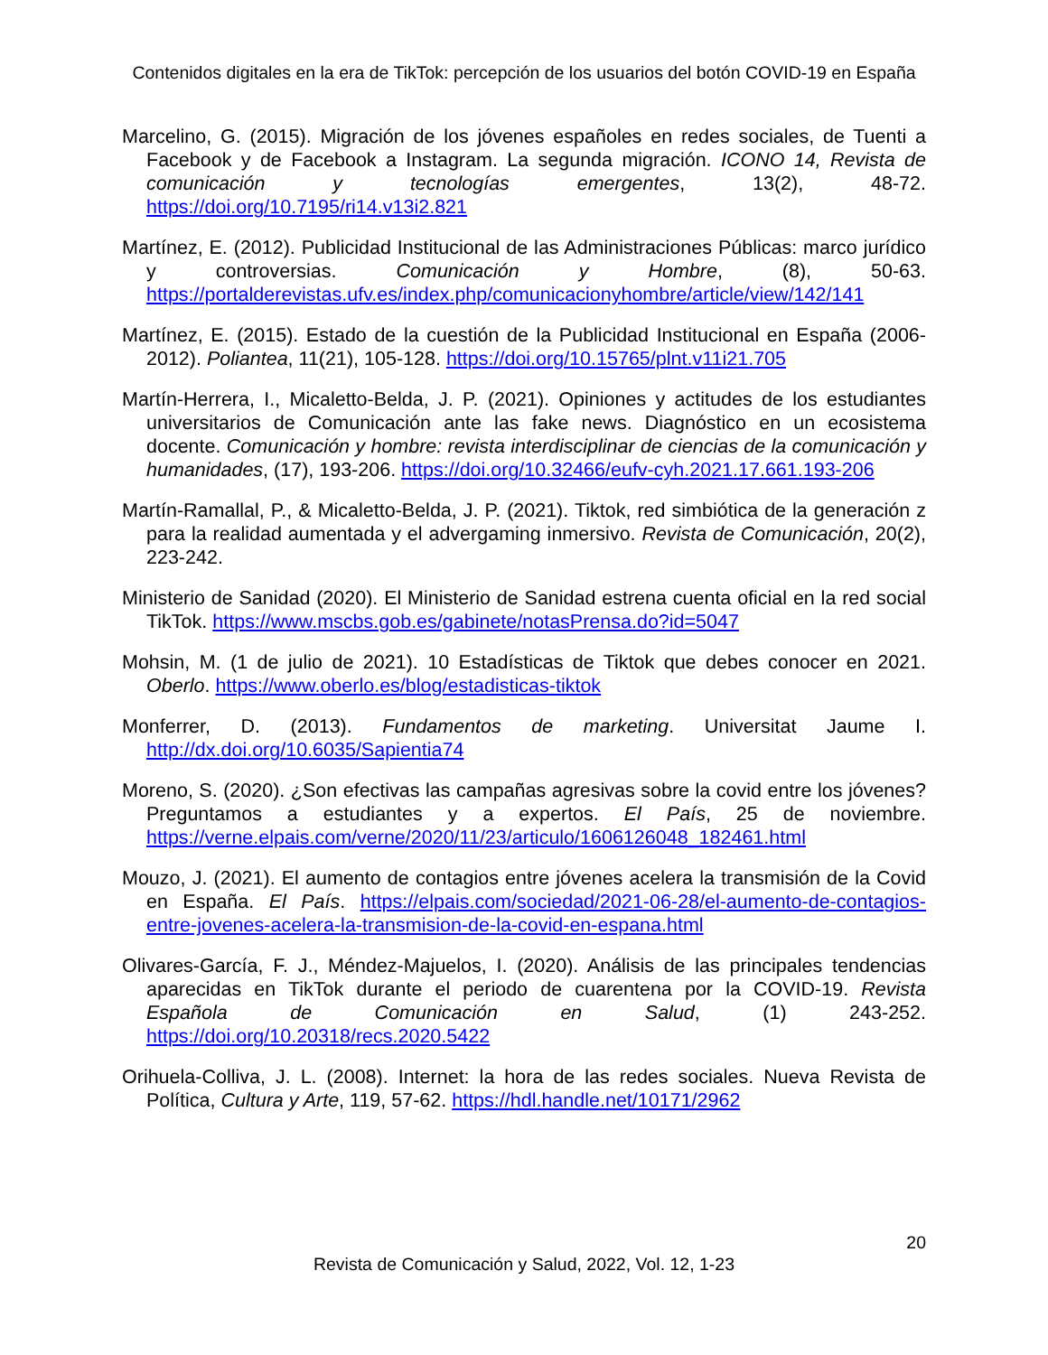Contenidos digitales en la era de TikTok: percepción de los usuarios del botón COVID-19 en España
Marcelino, G. (2015). Migración de los jóvenes españoles en redes sociales, de Tuenti a Facebook y de Facebook a Instagram. La segunda migración. ICONO 14, Revista de comunicación y tecnologías emergentes, 13(2), 48-72. https://doi.org/10.7195/ri14.v13i2.821
Martínez, E. (2012). Publicidad Institucional de las Administraciones Públicas: marco jurídico y controversias. Comunicación y Hombre, (8), 50-63. https://portalderevistas.ufv.es/index.php/comunicacionyhombre/article/view/142/141
Martínez, E. (2015). Estado de la cuestión de la Publicidad Institucional en España (2006-2012). Poliantea, 11(21), 105-128. https://doi.org/10.15765/plnt.v11i21.705
Martín-Herrera, I., Micaletto-Belda, J. P. (2021). Opiniones y actitudes de los estudiantes universitarios de Comunicación ante las fake news. Diagnóstico en un ecosistema docente. Comunicación y hombre: revista interdisciplinar de ciencias de la comunicación y humanidades, (17), 193-206. https://doi.org/10.32466/eufv-cyh.2021.17.661.193-206
Martín-Ramallal, P., & Micaletto-Belda, J. P. (2021). Tiktok, red simbiótica de la generación z para la realidad aumentada y el advergaming inmersivo. Revista de Comunicación, 20(2), 223-242.
Ministerio de Sanidad (2020). El Ministerio de Sanidad estrena cuenta oficial en la red social TikTok. https://www.mscbs.gob.es/gabinete/notasPrensa.do?id=5047
Mohsin, M. (1 de julio de 2021). 10 Estadísticas de Tiktok que debes conocer en 2021. Oberlo. https://www.oberlo.es/blog/estadisticas-tiktok
Monferrer, D. (2013). Fundamentos de marketing. Universitat Jaume I. http://dx.doi.org/10.6035/Sapientia74
Moreno, S. (2020). ¿Son efectivas las campañas agresivas sobre la covid entre los jóvenes? Preguntamos a estudiantes y a expertos. El País, 25 de noviembre. https://verne.elpais.com/verne/2020/11/23/articulo/1606126048_182461.html
Mouzo, J. (2021). El aumento de contagios entre jóvenes acelera la transmisión de la Covid en España. El País. https://elpais.com/sociedad/2021-06-28/el-aumento-de-contagios-entre-jovenes-acelera-la-transmision-de-la-covid-en-espana.html
Olivares-García, F. J., Méndez-Majuelos, I. (2020). Análisis de las principales tendencias aparecidas en TikTok durante el periodo de cuarentena por la COVID-19. Revista Española de Comunicación en Salud, (1) 243-252. https://doi.org/10.20318/recs.2020.5422
Orihuela-Colliva, J. L. (2008). Internet: la hora de las redes sociales. Nueva Revista de Política, Cultura y Arte, 119, 57-62. https://hdl.handle.net/10171/2962
20
Revista de Comunicación y Salud, 2022, Vol. 12, 1-23